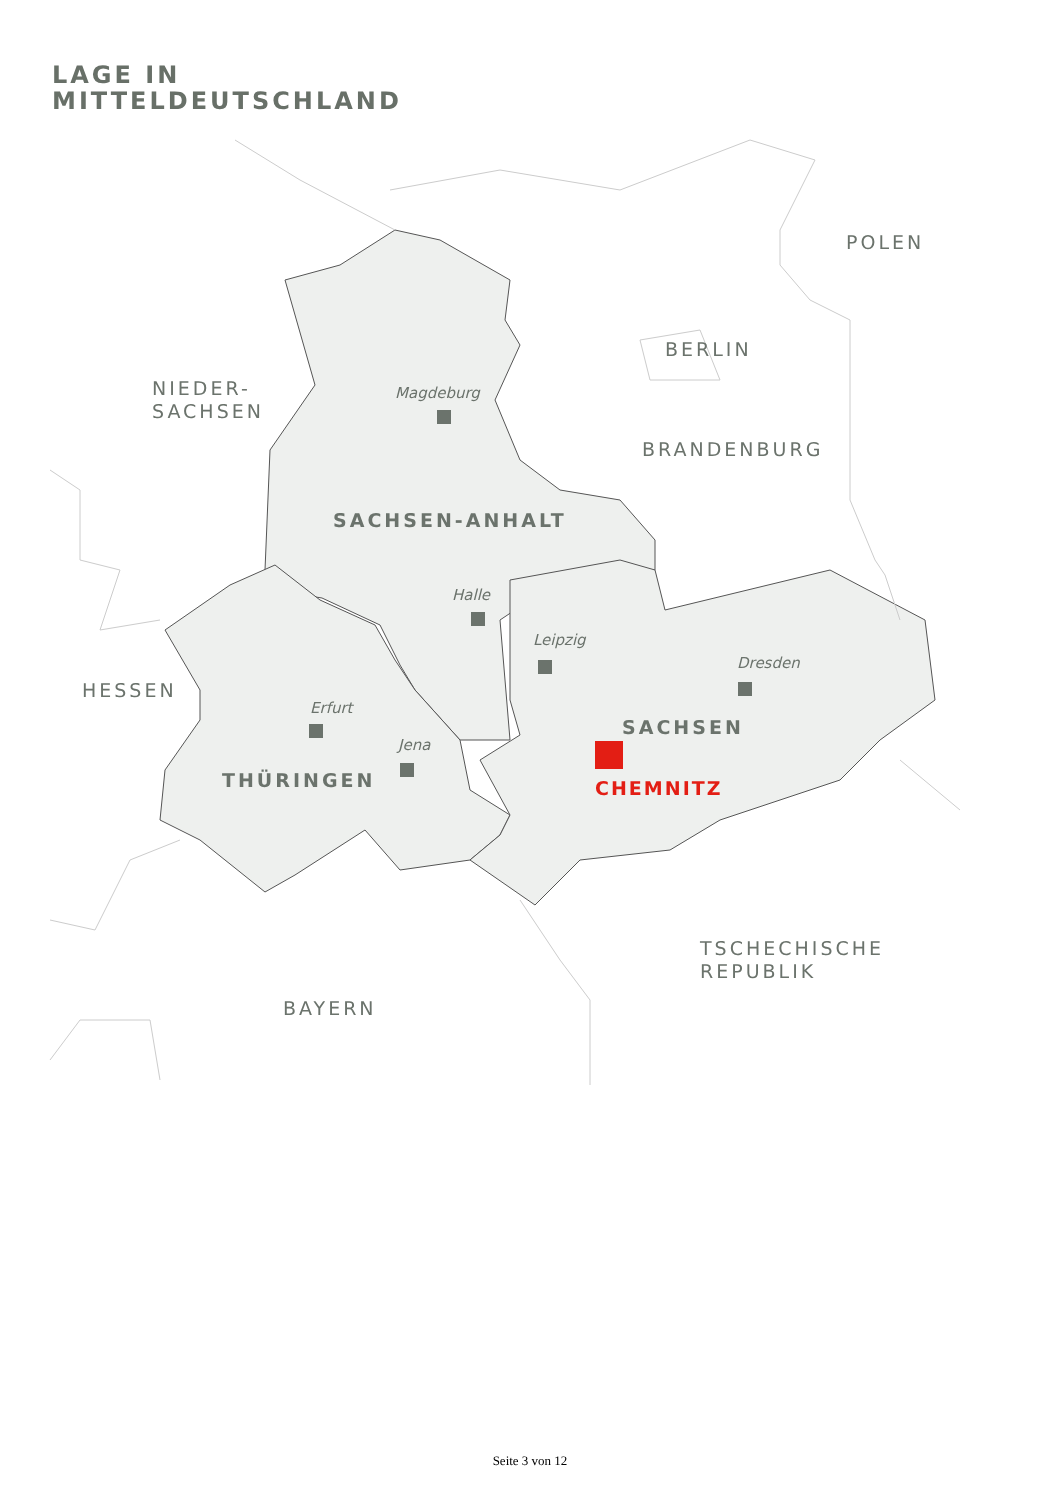LAGE IN
MITTELDEUTSCHLAND
POLEN
BERLIN
NIEDER-
SACHSEN
BRANDENBURG
HESSEN
TSCHECHISCHE
REPUBLIK
BAYERN
SACHSEN-ANHALT
SACHSEN
THÜRINGEN
Magdeburg
Halle
Leipzig
Dresden
Erfurt
Jena
CHEMNITZ
Seite 3 von 12